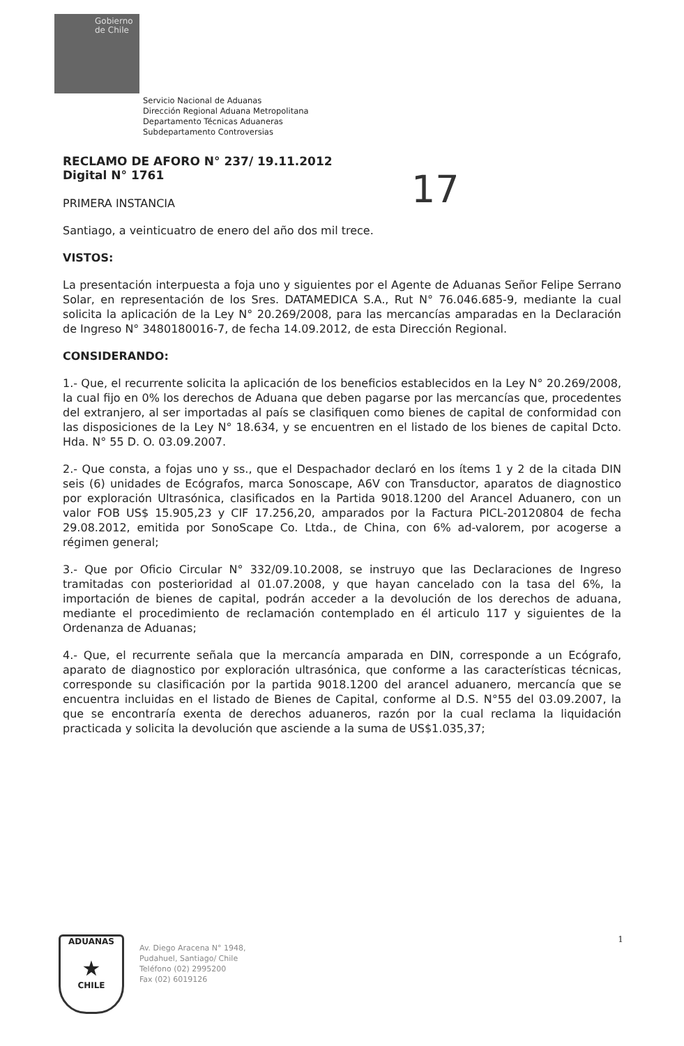Gobierno
de Chile
17
Servicio Nacional de Aduanas
Dirección Regional Aduana Metropolitana
Departamento Técnicas Aduaneras
Subdepartamento Controversias
RECLAMO DE AFORO N° 237/ 19.11.2012
Digital N° 1761
PRIMERA INSTANCIA
Santiago, a veinticuatro de enero del año dos mil trece.
VISTOS:
La presentación interpuesta a foja uno y siguientes por el Agente de Aduanas Señor Felipe Serrano Solar, en representación de los Sres. DATAMEDICA S.A., Rut N° 76.046.685-9, mediante la cual solicita la aplicación de la Ley N° 20.269/2008, para las mercancías amparadas en la Declaración de Ingreso N° 3480180016-7, de fecha 14.09.2012, de esta Dirección Regional.
CONSIDERANDO:
1.- Que, el recurrente solicita la aplicación de los beneficios establecidos en la Ley N° 20.269/2008, la cual fijo en 0% los derechos de Aduana que deben pagarse por las mercancías que, procedentes del extranjero, al ser importadas al país se clasifiquen como bienes de capital de conformidad con las disposiciones de la Ley N° 18.634, y se encuentren en el listado de los bienes de capital Dcto. Hda. N° 55 D. O. 03.09.2007.
2.- Que consta, a fojas uno y ss., que el Despachador declaró en los ítems 1 y 2 de la citada DIN seis (6) unidades de Ecógrafos, marca Sonoscape, A6V con Transductor, aparatos de diagnostico por exploración Ultrasónica, clasificados en la Partida 9018.1200 del Arancel Aduanero, con un valor FOB US$ 15.905,23 y CIF 17.256,20, amparados por la Factura PICL-20120804 de fecha 29.08.2012, emitida por SonoScape Co. Ltda., de China, con 6% ad-valorem, por acogerse a régimen general;
3.- Que por Oficio Circular N° 332/09.10.2008, se instruyo que las Declaraciones de Ingreso tramitadas con posterioridad al 01.07.2008, y que hayan cancelado con la tasa del 6%, la importación de bienes de capital, podrán acceder a la devolución de los derechos de aduana, mediante el procedimiento de reclamación contemplado en él articulo 117 y siguientes de la Ordenanza de Aduanas;
4.- Que, el recurrente señala que la mercancía amparada en DIN, corresponde a un Ecógrafo, aparato de diagnostico por exploración ultrasónica, que conforme a las características técnicas, corresponde su clasificación por la partida 9018.1200 del arancel aduanero, mercancía que se encuentra incluidas en el listado de Bienes de Capital, conforme al D.S. N°55 del 03.09.2007, la que se encontraría exenta de derechos aduaneros, razón por la cual reclama la liquidación practicada y solicita la devolución que asciende a la suma de US$1.035,37;
ADUANAS
★
CHILE
Av. Diego Aracena N° 1948,
Pudahuel, Santiago/ Chile
Teléfono (02) 2995200
Fax (02) 6019126
1